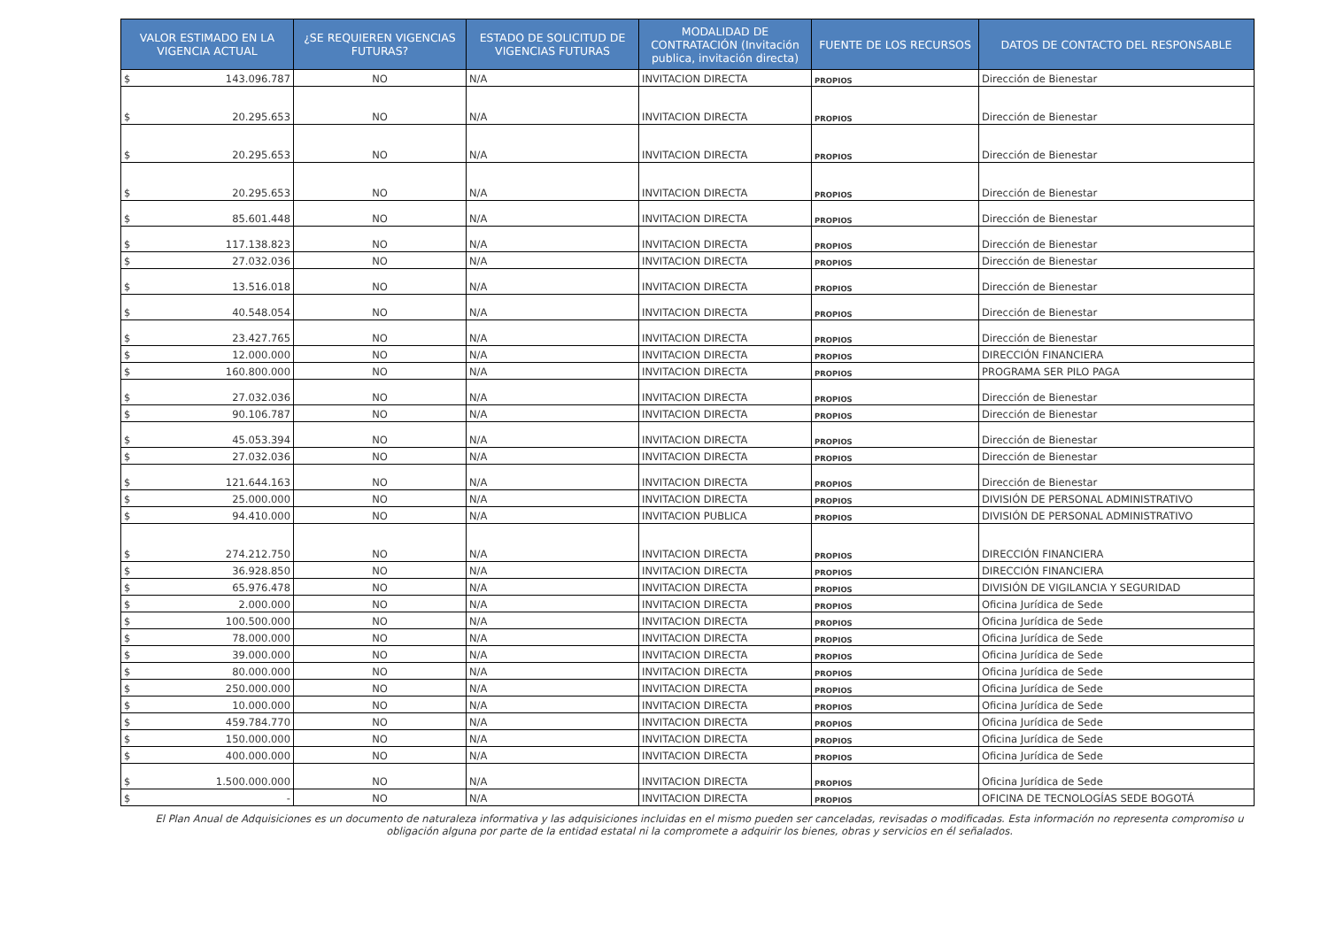| VALOR ESTIMADO EN LA VIGENCIA ACTUAL | ¿SE REQUIEREN VIGENCIAS FUTURAS? | ESTADO DE SOLICITUD DE VIGENCIAS FUTURAS | MODALIDAD DE CONTRATACIÓN (Invitación publica, invitación directa) | FUENTE DE LOS RECURSOS | DATOS DE CONTACTO DEL RESPONSABLE |
| --- | --- | --- | --- | --- | --- |
| $ 143.096.787 | NO | N/A | INVITACION DIRECTA | PROPIOS | Dirección de Bienestar |
| $ 20.295.653 | NO | N/A | INVITACION DIRECTA | PROPIOS | Dirección de Bienestar |
| $ 20.295.653 | NO | N/A | INVITACION DIRECTA | PROPIOS | Dirección de Bienestar |
| $ 20.295.653 | NO | N/A | INVITACION DIRECTA | PROPIOS | Dirección de Bienestar |
| $ 85.601.448 | NO | N/A | INVITACION DIRECTA | PROPIOS | Dirección de Bienestar |
| $ 117.138.823 | NO | N/A | INVITACION DIRECTA | PROPIOS | Dirección de Bienestar |
| $ 27.032.036 | NO | N/A | INVITACION DIRECTA | PROPIOS | Dirección de Bienestar |
| $ 13.516.018 | NO | N/A | INVITACION DIRECTA | PROPIOS | Dirección de Bienestar |
| $ 40.548.054 | NO | N/A | INVITACION DIRECTA | PROPIOS | Dirección de Bienestar |
| $ 23.427.765 | NO | N/A | INVITACION DIRECTA | PROPIOS | Dirección de Bienestar |
| $ 12.000.000 | NO | N/A | INVITACION DIRECTA | PROPIOS | DIRECCIÓN FINANCIERA |
| $ 160.800.000 | NO | N/A | INVITACION DIRECTA | PROPIOS | PROGRAMA SER PILO PAGA |
| $ 27.032.036 | NO | N/A | INVITACION DIRECTA | PROPIOS | Dirección de Bienestar |
| $ 90.106.787 | NO | N/A | INVITACION DIRECTA | PROPIOS | Dirección de Bienestar |
| $ 45.053.394 | NO | N/A | INVITACION DIRECTA | PROPIOS | Dirección de Bienestar |
| $ 27.032.036 | NO | N/A | INVITACION DIRECTA | PROPIOS | Dirección de Bienestar |
| $ 121.644.163 | NO | N/A | INVITACION DIRECTA | PROPIOS | Dirección de Bienestar |
| $ 25.000.000 | NO | N/A | INVITACION DIRECTA | PROPIOS | DIVISIÓN DE PERSONAL ADMINISTRATIVO |
| $ 94.410.000 | NO | N/A | INVITACION PUBLICA | PROPIOS | DIVISIÓN DE PERSONAL ADMINISTRATIVO |
| $ 274.212.750 | NO | N/A | INVITACION DIRECTA | PROPIOS | DIRECCIÓN FINANCIERA |
| $ 36.928.850 | NO | N/A | INVITACION DIRECTA | PROPIOS | DIRECCIÓN FINANCIERA |
| $ 65.976.478 | NO | N/A | INVITACION DIRECTA | PROPIOS | DIVISIÓN DE VIGILANCIA Y SEGURIDAD |
| $ 2.000.000 | NO | N/A | INVITACION DIRECTA | PROPIOS | Oficina Jurídica de Sede |
| $ 100.500.000 | NO | N/A | INVITACION DIRECTA | PROPIOS | Oficina Jurídica de Sede |
| $ 78.000.000 | NO | N/A | INVITACION DIRECTA | PROPIOS | Oficina Jurídica de Sede |
| $ 39.000.000 | NO | N/A | INVITACION DIRECTA | PROPIOS | Oficina Jurídica de Sede |
| $ 80.000.000 | NO | N/A | INVITACION DIRECTA | PROPIOS | Oficina Jurídica de Sede |
| $ 250.000.000 | NO | N/A | INVITACION DIRECTA | PROPIOS | Oficina Jurídica de Sede |
| $ 10.000.000 | NO | N/A | INVITACION DIRECTA | PROPIOS | Oficina Jurídica de Sede |
| $ 459.784.770 | NO | N/A | INVITACION DIRECTA | PROPIOS | Oficina Jurídica de Sede |
| $ 150.000.000 | NO | N/A | INVITACION DIRECTA | PROPIOS | Oficina Jurídica de Sede |
| $ 400.000.000 | NO | N/A | INVITACION DIRECTA | PROPIOS | Oficina Jurídica de Sede |
| $ 1.500.000.000 | NO | N/A | INVITACION DIRECTA | PROPIOS | Oficina Jurídica de Sede |
| $ - | NO | N/A | INVITACION DIRECTA | PROPIOS | OFICINA DE TECNOLOGÍAS SEDE BOGOTÁ |
El Plan Anual de Adquisiciones es un documento de naturaleza informativa y las adquisiciones incluidas en el mismo pueden ser canceladas, revisadas o modificadas. Esta información no representa compromiso u obligación alguna por parte de la entidad estatal ni la compromete a adquirir los bienes, obras y servicios en él señalados.